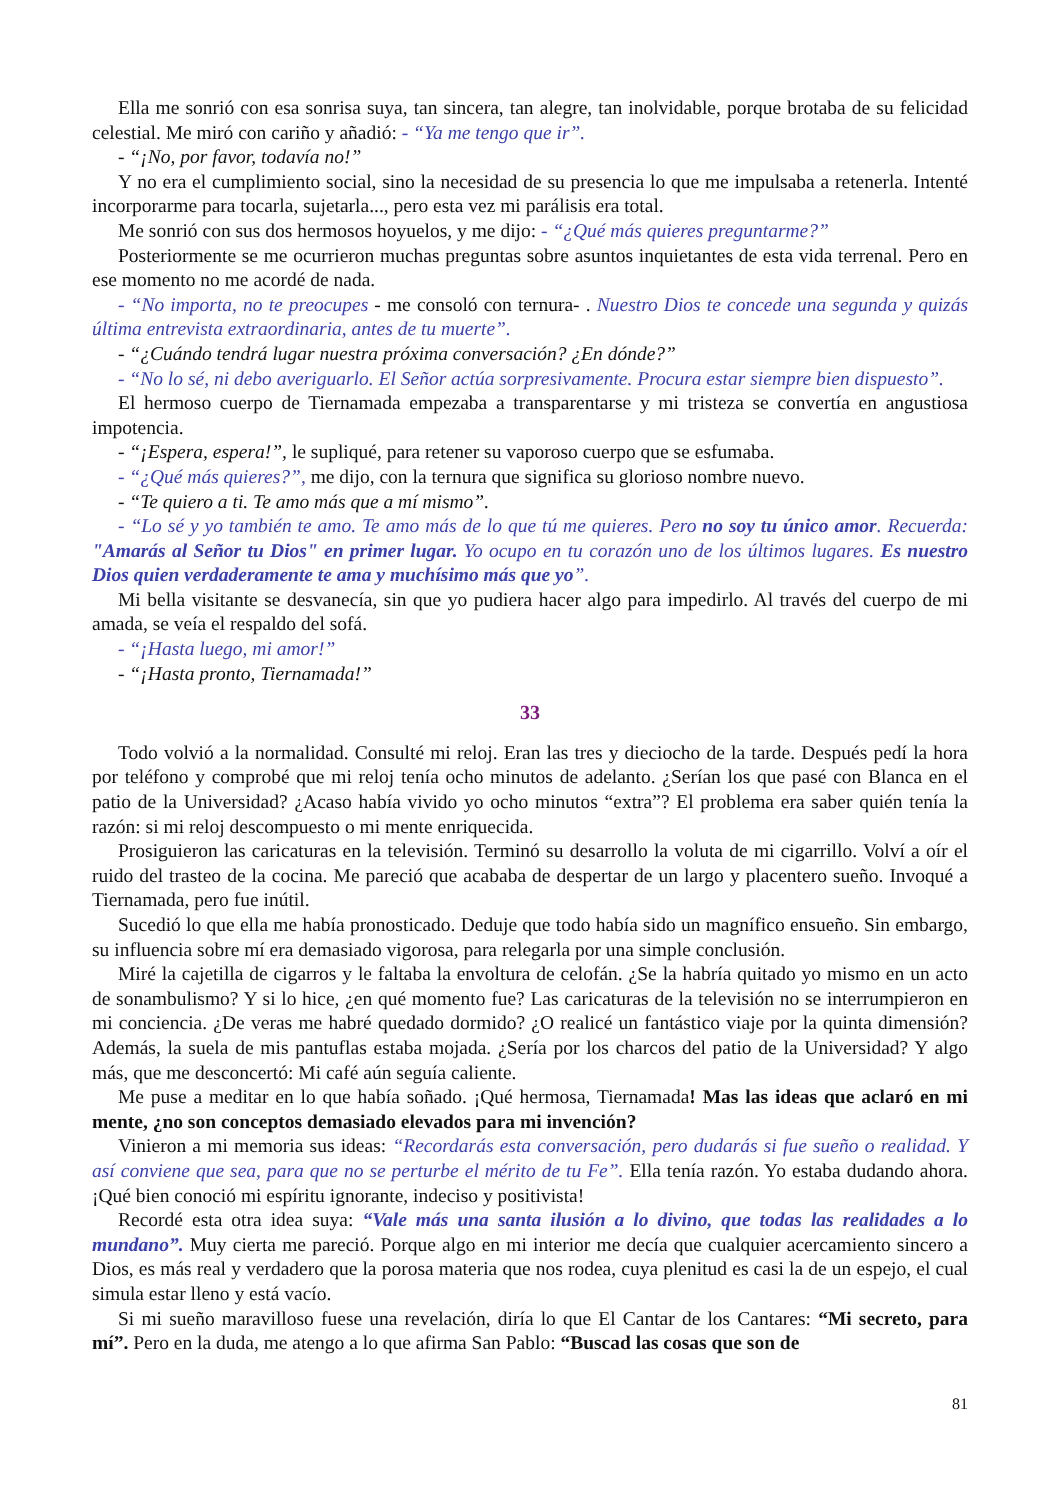Ella me sonrió con esa sonrisa suya, tan sincera, tan alegre, tan inolvidable, porque brotaba de su felicidad celestial. Me miró con cariño y añadió: - “Ya me tengo que ir”.
- “¡No, por favor, todavía no!”
Y no era el cumplimiento social, sino la necesidad de su presencia lo que me impulsaba a retenerla. Intenté incorporarme para tocarla, sujetarla..., pero esta vez mi parálisis era total.
Me sonrió con sus dos hermosos hoyuelos, y me dijo: - “¿Qué más quieres preguntarme?”
Posteriormente se me ocurrieron muchas preguntas sobre asuntos inquietantes de esta vida terrenal. Pero en ese momento no me acordé de nada.
- “No importa, no te preocupes - me consoló con ternura- . Nuestro Dios te concede una segunda y quizás última entrevista extraordinaria, antes de tu muerte”.
- “¿Cuándo tendrá lugar nuestra próxima conversación? ¿En dónde?”
- “No lo sé, ni debo averiguarlo. El Señor actúa sorpresivamente. Procura estar siempre bien dispuesto”.
El hermoso cuerpo de Tiernamada empezaba a transparentarse y mi tristeza se convertía en angustiosa impotencia.
- “¡Espera, espera!”, le supliqué, para retener su vaporoso cuerpo que se esfumaba.
- “¿Qué más quieres?”, me dijo, con la ternura que significa su glorioso nombre nuevo.
- “Te quiero a ti. Te amo más que a mí mismo”.
- “Lo sé y yo también te amo. Te amo más de lo que tú me quieres. Pero no soy tu único amor. Recuerda: "Amarás al Señor tu Dios" en primer lugar. Yo ocupo en tu corazón uno de los últimos lugares. Es nuestro Dios quien verdaderamente te ama y muchísimo más que yo”.
Mi bella visitante se desvanecía, sin que yo pudiera hacer algo para impedirlo. Al través del cuerpo de mi amada, se veía el respaldo del sofá.
- “¡Hasta luego, mi amor!”
- “¡Hasta pronto, Tiernamada!”
33
Todo volvió a la normalidad. Consulté mi reloj. Eran las tres y dieciocho de la tarde. Después pedí la hora por teléfono y comprobé que mi reloj tenía ocho minutos de adelanto. ¿Serían los que pasé con Blanca en el patio de la Universidad? ¿Acaso había vivido yo ocho minutos “extra”? El problema era saber quién tenía la razón: si mi reloj descompuesto o mi mente enriquecida.
Prosiguieron las caricaturas en la televisión. Terminó su desarrollo la voluta de mi cigarrillo. Volví a oír el ruido del trasteo de la cocina. Me pareció que acababa de despertar de un largo y placentero sueño. Invoqué a Tiernamada, pero fue inútil.
Sucedió lo que ella me había pronosticado. Deduje que todo había sido un magnífico ensueño. Sin embargo, su influencia sobre mí era demasiado vigorosa, para relegarla por una simple conclusión.
Miré la cajetilla de cigarros y le faltaba la envoltura de celofán. ¿Se la habría quitado yo mismo en un acto de sonambulismo? Y si lo hice, ¿en qué momento fue? Las caricaturas de la televisión no se interrumpieron en mi conciencia. ¿De veras me habré quedado dormido? ¿O realicé un fantástico viaje por la quinta dimensión? Además, la suela de mis pantuflas estaba mojada. ¿Sería por los charcos del patio de la Universidad? Y algo más, que me desconcertó: Mi café aún seguía caliente.
Me puse a meditar en lo que había soñado. ¡Qué hermosa, Tiernamada! Mas las ideas que aclaró en mi mente, ¿no son conceptos demasiado elevados para mi invención?
Vinieron a mi memoria sus ideas: “Recordarás esta conversación, pero dudarás si fue sueño o realidad. Y así conviene que sea, para que no se perturbe el mérito de tu Fe”. Ella tenía razón. Yo estaba dudando ahora. ¡Qué bien conoció mi espíritu ignorante, indeciso y positivista!
Recordé esta otra idea suya: “Vale más una santa ilusión a lo divino, que todas las realidades a lo mundano”. Muy cierta me pareció. Porque algo en mi interior me decía que cualquier acercamiento sincero a Dios, es más real y verdadero que la porosa materia que nos rodea, cuya plenitud es casi la de un espejo, el cual simula estar lleno y está vacío.
Si mi sueño maravilloso fuese una revelación, diría lo que El Cantar de los Cantares: “Mi secreto, para mí”. Pero en la duda, me atengo a lo que afirma San Pablo: “Buscad las cosas que son de
81